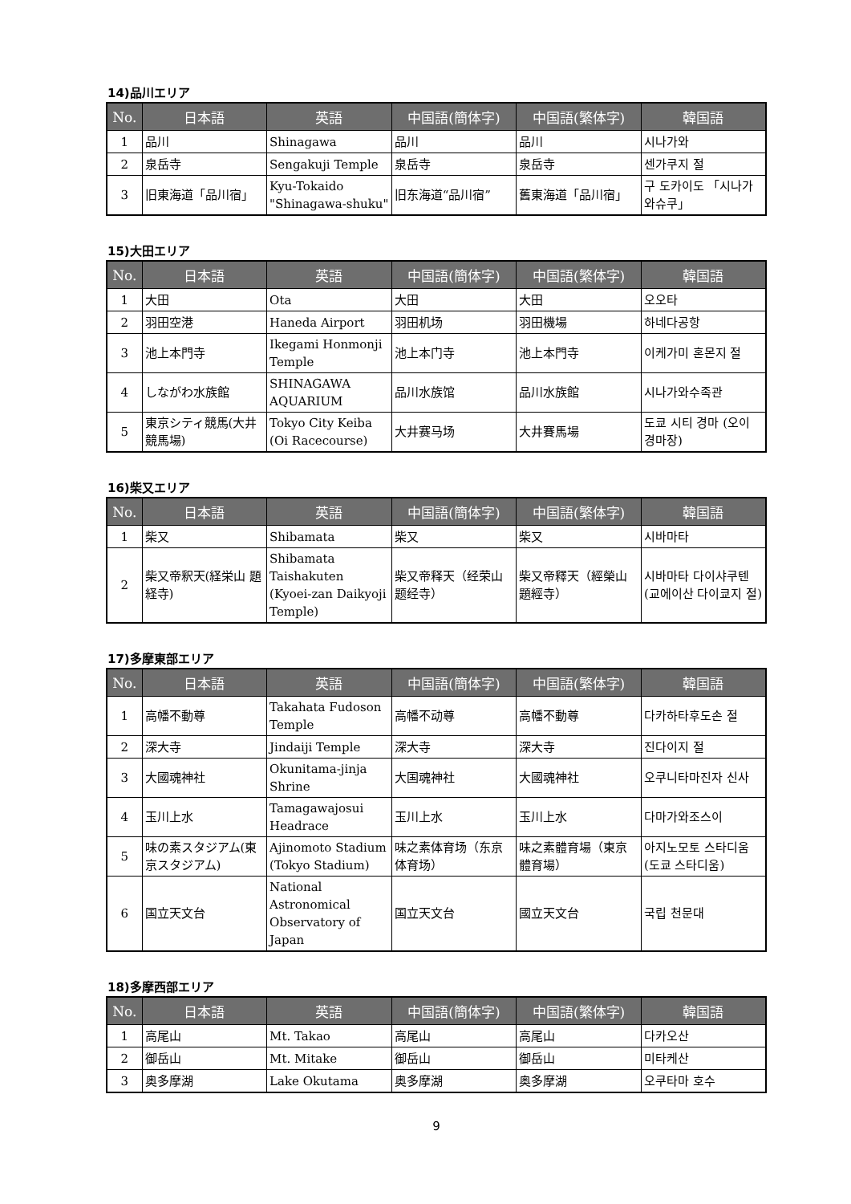14)品川エリア
| No. | 日本語 | 英語 | 中国語(簡体字) | 中国語(繁体字) | 韓国語 |
| --- | --- | --- | --- | --- | --- |
| 1 | 品川 | Shinagawa | 品川 | 品川 | 시나가와 |
| 2 | 泉岳寺 | Sengakuji Temple | 泉岳寺 | 泉岳寺 | 센가쿠지 절 |
| 3 | 旧東海道「品川宿」 | Kyu-Tokaido "Shinagawa-shuku" | 旧东海道“品川宿” | 舊東海道「品川宿」 | 구 도카이도 「시나가와슈쿠」 |
15)大田エリア
| No. | 日本語 | 英語 | 中国語(簡体字) | 中国語(繁体字) | 韓国語 |
| --- | --- | --- | --- | --- | --- |
| 1 | 大田 | Ota | 大田 | 大田 | 오오타 |
| 2 | 羽田空港 | Haneda Airport | 羽田机场 | 羽田機場 | 하네다공항 |
| 3 | 池上本門寺 | Ikegami Honmonji Temple | 池上本门寺 | 池上本門寺 | 이케가미 혼몬지 절 |
| 4 | しながわ水族館 | SHINAGAWA AQUARIUM | 品川水族馆 | 品川水族館 | 시나가와수족관 |
| 5 | 東京シティ競馬(大井競馬場) | Tokyo City Keiba (Oi Racecourse) | 大井赛马场 | 大井賽馬場 | 도쿄 시티 경마 (오이 경마장) |
16)柴又エリア
| No. | 日本語 | 英語 | 中国語(簡体字) | 中国語(繁体字) | 韓国語 |
| --- | --- | --- | --- | --- | --- |
| 1 | 柴又 | Shibamata | 柴又 | 柴又 | 시바마타 |
| 2 | 柴又帝釈天(経栄山 題経寺) | Shibamata Taishakuten (Kyoei-zan Daikyoji Temple) | 柴又帝释天（经荣山 题经寺） | 柴又帝釋天（經榮山 題經寺） | 시바마타 다이샤쿠텐(교에이산 다이쿄지 절) |
17)多摩東部エリア
| No. | 日本語 | 英語 | 中国語(簡体字) | 中国語(繁体字) | 韓国語 |
| --- | --- | --- | --- | --- | --- |
| 1 | 高幡不動尊 | Takahata Fudoson Temple | 高幡不动尊 | 高幡不動尊 | 다카하타후도손 절 |
| 2 | 深大寺 | Jindaiji Temple | 深大寺 | 深大寺 | 진다이지 절 |
| 3 | 大國魂神社 | Okunitama-jinja Shrine | 大国魂神社 | 大國魂神社 | 오쿠니타마진자 신사 |
| 4 | 玉川上水 | Tamagawajosui Headrace | 玉川上水 | 玉川上水 | 다마가와조스이 |
| 5 | 味の素スタジアム(東京スタジアム) | Ajinomoto Stadium (Tokyo Stadium) | 味之素体育场（东京体育场） | 味之素體育場（東京體育場） | 아지노모토 스타디움(도쿄 스타디움) |
| 6 | 国立天文台 | National Astronomical Observatory of Japan | 国立天文台 | 國立天文台 | 국립 천문대 |
18)多摩西部エリア
| No. | 日本語 | 英語 | 中国語(簡体字) | 中国語(繁体字) | 韓国語 |
| --- | --- | --- | --- | --- | --- |
| 1 | 高尾山 | Mt. Takao | 高尾山 | 高尾山 | 다카오산 |
| 2 | 御岳山 | Mt. Mitake | 御岳山 | 御岳山 | 미타케산 |
| 3 | 奥多摩湖 | Lake Okutama | 奥多摩湖 | 奥多摩湖 | 오쿠타마 호수 |
9